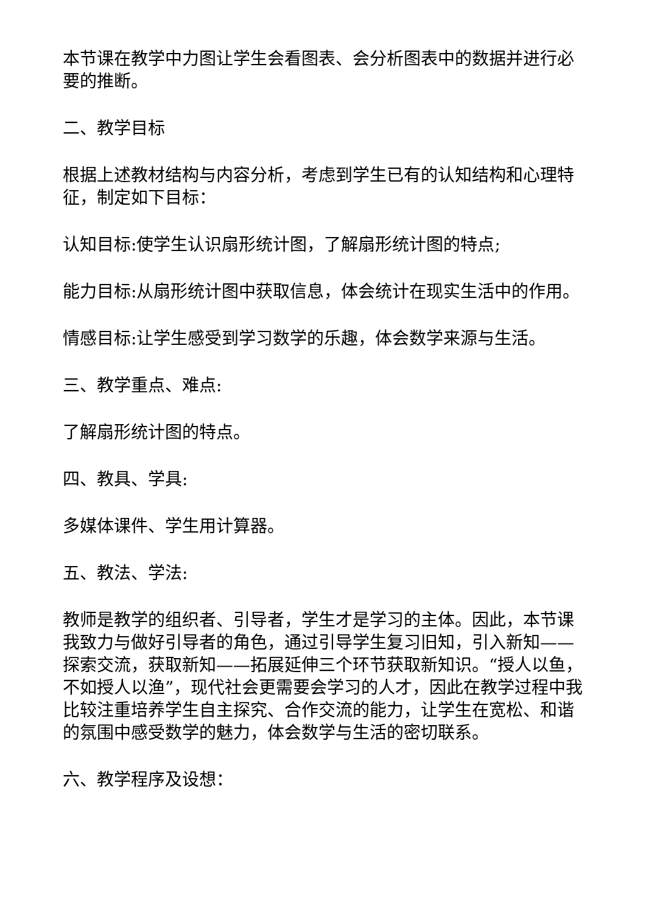本节课在教学中力图让学生会看图表、会分析图表中的数据并进行必要的推断。
二、教学目标
根据上述教材结构与内容分析，考虑到学生已有的认知结构和心理特征，制定如下目标：
认知目标:使学生认识扇形统计图，了解扇形统计图的特点;
能力目标:从扇形统计图中获取信息，体会统计在现实生活中的作用。
情感目标:让学生感受到学习数学的乐趣，体会数学来源与生活。
三、教学重点、难点:
了解扇形统计图的特点。
四、教具、学具:
多媒体课件、学生用计算器。
五、教法、学法:
教师是教学的组织者、引导者，学生才是学习的主体。因此，本节课我致力与做好引导者的角色，通过引导学生复习旧知，引入新知——探索交流，获取新知——拓展延伸三个环节获取新知识。“授人以鱼，不如授人以渔”，现代社会更需要会学习的人才，因此在教学过程中我比较注重培养学生自主探究、合作交流的能力，让学生在宽松、和谐的氛围中感受数学的魅力，体会数学与生活的密切联系。
六、教学程序及设想：